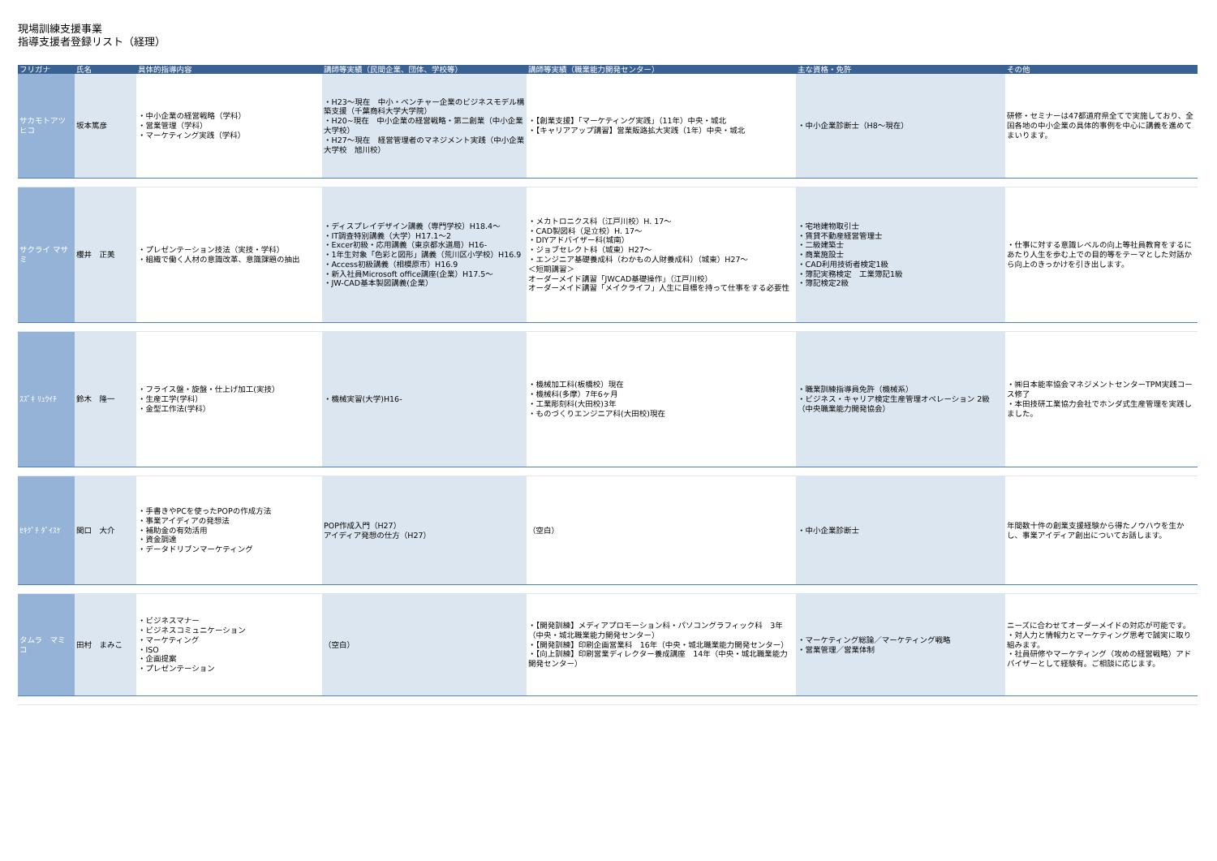現場訓練支援事業
指導支援者登録リスト（経理）
| フリガナ | 氏名 | 具体的指導内容 | 講師等実績（民間企業、団体、学校等） | 講師等実績（職業能力開発センター） | 主な資格・免許 | その他 |
| --- | --- | --- | --- | --- | --- | --- |
| サカモトアツヒコ | 坂本篤彦 | ・中小企業の経営戦略（学科） ・営業管理（学科） ・マーケティング実践（学科） | ・H23～現在 中小・ベンチャー企業のビジネスモデル構築支援（千葉商科大学大学院） ・H20~現在 中小企業の経営戦略・第二創業（中小企業大学校） ・H27～現在 経営管理者のマネジメント実践（中小企業大学校 旭川校） | ・【創業支援】「マーケティング実践」（11年）中央・城北 ・【キャリアアップ講習】営業販路拡大実践（1年）中央・城北 | ・中小企業診断士（H8～現在） | 研修・セミナーは47都道府県全てで実施しており、全国各地の中小企業の具体的事例を中心に講義を進めてまいります。 |
| サクライ マサミ | 櫻井 正美 | ・プレゼンテーション技法（実技・学科） ・組織で働く人材の意識改革、意識課題の抽出 | ・ディスプレイデザイン講義（専門学校）H18.4～ ・IT調査特別講義（大学）H17.1～2 ・Excer初級・応用講義（東京都水道局）H16- ・1年生対象「色彩と図形」講義（荒川区小学校）H16.9 ・Access初級講義（相模原市）H16.9 ・新入社員Microsoft office講座(企業）H17.5～ ・JW-CAD基本製図講義(企業） | ・メカトロニクス科（江戸川校）H. 17～ ・CAD製図科（足立校）H. 17～ ・DIYアドバイザー科(城南） ・ジョブセレクト科（城東）H27～ ・エンジニア基礎養成科（わかもの人財養成科）（城東）H27～ ＜短期講習＞ オーダーメイド講習「JWCAD基礎操作」（江戸川校） オーダーメイド講習「メイクライフ」人生に目標を持って仕事をする必要性 | ・宅地建物取引士 ・賃貸不動産経営管理士 ・二級建築士 ・商業施設士 ・CAD利用技術者検定1級 ・簿記実務検定 工業簿記1級 ・簿記検定2級 | ・仕事に対する意識レベルの向上等社員教育をするにあたり人生を歩む上での目的等をテーマとした対話から向上のきっかけを引き出します。 |
| ｽｽﾞｷ ﾘｭｳｲﾁ | 鈴木 隆一 | ・フライス盤・旋盤・仕上げ加工(実技） ・生産工学(学科） ・金型工作法(学科） | ・機械実習(大学)H16- | ・機械加工科(板橋校）現在 ・機械科(多摩）7年6ヶ月 ・工業彫刻科(大田校)3年 ・ものづくりエンジニア科(大田校)現在 | ・職業訓練指導員免許（機械系） ・ビジネス・キャリア検定生産管理オペレーション 2級（中央職業能力開発協会） | ・㈱日本能率協会マネジメントセンターTPM実践コース修了 ・本田技研工業協力会社でホンダ式生産管理を実践しました。 |
| ｾｷｸﾞﾁ ﾀﾞｲｽｹ | 関口 大介 | ・手書きやPCを使ったPOPの作成方法 ・事業アイディアの発想法 ・補助金の有効活用 ・資金調達 ・データドリブンマーケティング | POP作成入門（H27） アイディア発想の仕方（H27） | （空白） | ・中小企業診断士 | 年間数十件の創業支援経験から得たノウハウを生かし、事業アイディア創出についてお話します。 |
| タムラ マミコ | 田村 まみこ | ・ビジネスマナー ・ビジネスコミュニケーション ・マーケティング ・ISO ・企画提案 ・プレゼンテーション | （空白） | ・【開発訓練】メディアプロモーション科・パソコングラフィック科 3年（中央・城北職業能力開発センター） ・【開発訓練】印刷企画営業科 16年（中央・城北職業能力開発センター） ・【向上訓練】印刷営業ディレクター養成講座 14年（中央・城北職業能力開発センター） | ・マーケティング総論／マーケティング戦略 ・営業管理／営業体制 | ニーズに合わせてオーダーメイドの対応が可能です。 ・対人力と情報力とマーケティング思考で誠実に取り組みます。 ・社員研修やマーケティング（攻めの経営戦略）アドバイザーとして経験有。ご相談に応じます。 |